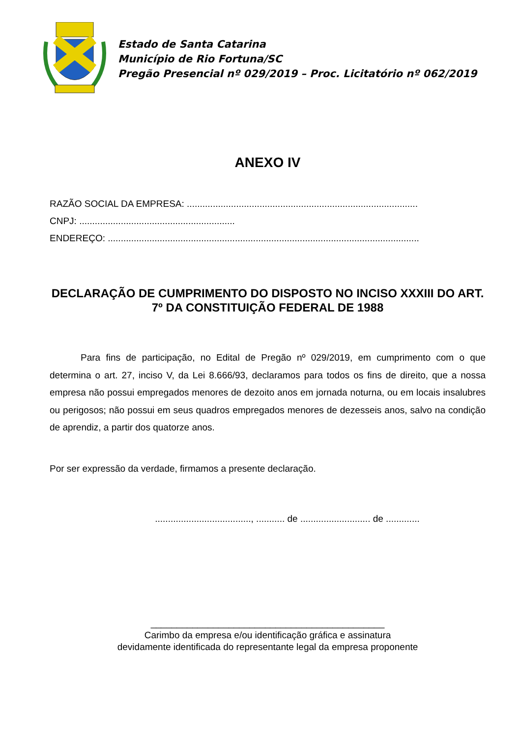Estado de Santa Catarina
Município de Rio Fortuna/SC
Pregão Presencial nº 029/2019 – Proc. Licitatório nº 062/2019
ANEXO IV
RAZÃO SOCIAL DA EMPRESA: .........................................................................................
CNPJ: ............................................................
ENDEREÇO: ........................................................................................................................
DECLARAÇÃO DE CUMPRIMENTO DO DISPOSTO NO INCISO XXXIII DO ART. 7º DA CONSTITUIÇÃO FEDERAL DE 1988
Para fins de participação, no Edital de Pregão nº 029/2019, em cumprimento com o que determina o art. 27, inciso V, da Lei 8.666/93, declaramos para todos os fins de direito, que a nossa empresa não possui empregados menores de dezoito anos em jornada noturna, ou em locais insalubres ou perigosos; não possui em seus quadros empregados menores de dezesseis anos, salvo na condição de aprendiz, a partir dos quatorze anos.
Por ser expressão da verdade, firmamos a presente declaração.
....................................., ........... de ........................... de .............
_____________________________________________
Carimbo da empresa e/ou identificação gráfica e assinatura
devidamente identificada do representante legal da empresa proponente